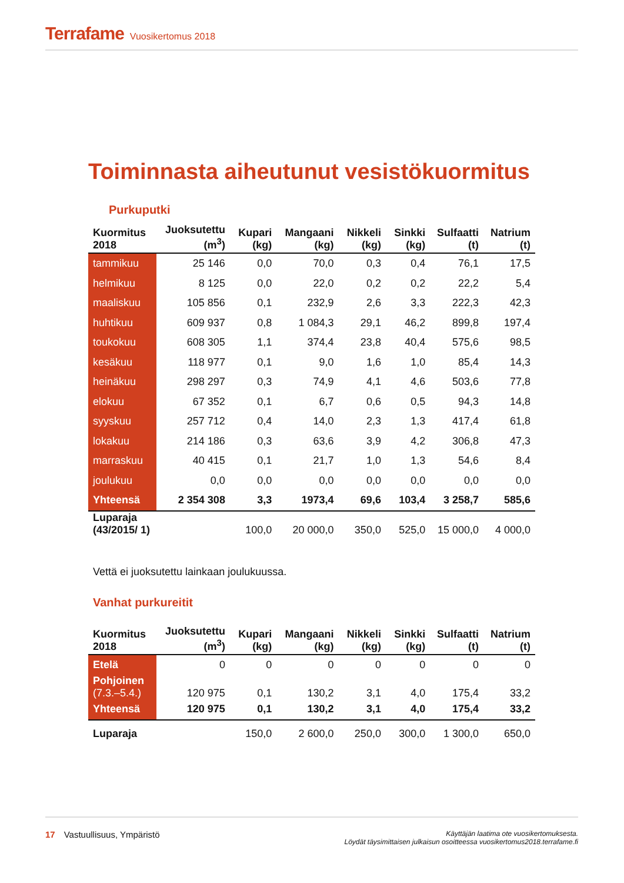Terrafame Vuosikertomus 2018
Toiminnasta aiheutunut vesistökuormitus
Purkuputki
| Kuormitus 2018 | Juoksutettu (m<sup>3</sup>) | Kupari (kg) | Mangaani (kg) | Nikkeli (kg) | Sinkki (kg) | Sulfaatti (t) | Natrium (t) |
| --- | --- | --- | --- | --- | --- | --- | --- |
| tammikuu | 25 146 | 0,0 | 70,0 | 0,3 | 0,4 | 76,1 | 17,5 |
| helmikuu | 8 125 | 0,0 | 22,0 | 0,2 | 0,2 | 22,2 | 5,4 |
| maaliskuu | 105 856 | 0,1 | 232,9 | 2,6 | 3,3 | 222,3 | 42,3 |
| huhtikuu | 609 937 | 0,8 | 1 084,3 | 29,1 | 46,2 | 899,8 | 197,4 |
| toukokuu | 608 305 | 1,1 | 374,4 | 23,8 | 40,4 | 575,6 | 98,5 |
| kesäkuu | 118 977 | 0,1 | 9,0 | 1,6 | 1,0 | 85,4 | 14,3 |
| heinäkuu | 298 297 | 0,3 | 74,9 | 4,1 | 4,6 | 503,6 | 77,8 |
| elokuu | 67 352 | 0,1 | 6,7 | 0,6 | 0,5 | 94,3 | 14,8 |
| syyskuu | 257 712 | 0,4 | 14,0 | 2,3 | 1,3 | 417,4 | 61,8 |
| lokakuu | 214 186 | 0,3 | 63,6 | 3,9 | 4,2 | 306,8 | 47,3 |
| marraskuu | 40 415 | 0,1 | 21,7 | 1,0 | 1,3 | 54,6 | 8,4 |
| joulukuu | 0,0 | 0,0 | 0,0 | 0,0 | 0,0 | 0,0 | 0,0 |
| Yhteensä | 2 354 308 | 3,3 | 1973,4 | 69,6 | 103,4 | 3 258,7 | 585,6 |
| Luparaja (43/2015/ 1) | | 100,0 | 20 000,0 | 350,0 | 525,0 | 15 000,0 | 4 000,0 |
Vettä ei juoksutettu lainkaan joulukuussa.
Vanhat purkureitit
| Kuormitus 2018 | Juoksutettu (m<sup>3</sup>) | Kupari (kg) | Mangaani (kg) | Nikkeli (kg) | Sinkki (kg) | Sulfaatti (t) | Natrium (t) |
| --- | --- | --- | --- | --- | --- | --- | --- |
| Etelä | 0 | 0 | 0 | 0 | 0 | 0 | 0 |
| Pohjoinen (7.3.–5.4.) | 120 975 | 0,1 | 130,2 | 3,1 | 4,0 | 175,4 | 33,2 |
| Yhteensä | 120 975 | 0,1 | 130,2 | 3,1 | 4,0 | 175,4 | 33,2 |
| Luparaja | | 150,0 | 2 600,0 | 250,0 | 300,0 | 1 300,0 | 650,0 |
Käyttäjän laatima ote vuosikertomuksesta.
Löydät täysimittaisen julkaisun osoitteessa vuosikertomus2018.terrafame.fi 17 Vastuullisuus, Ympäristö